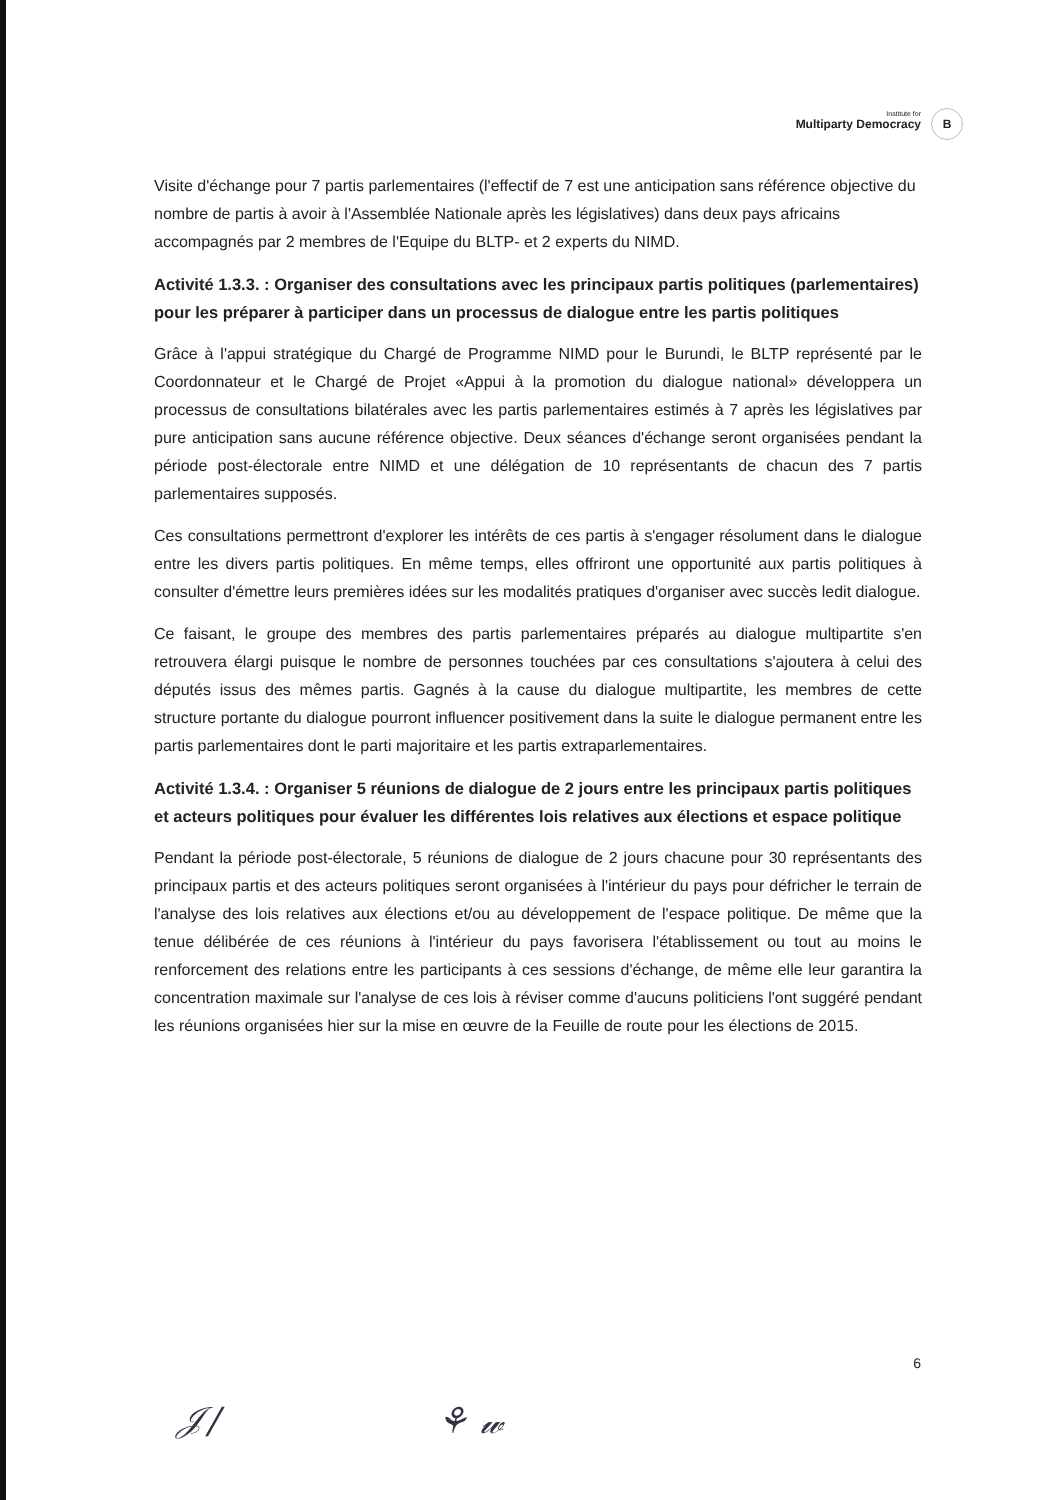Institute for
Multiparty Democracy
B
Visite d'échange pour 7 partis parlementaires (l'effectif de 7 est une anticipation sans référence objective du nombre de partis à avoir à l'Assemblée Nationale après les législatives) dans deux pays africains accompagnés par 2 membres de l'Equipe du BLTP- et 2 experts du NIMD.
Activité 1.3.3. : Organiser des consultations avec les principaux partis politiques (parlementaires) pour les préparer à participer dans un processus de dialogue entre les partis politiques
Grâce à l'appui stratégique du Chargé de Programme NIMD pour le Burundi, le BLTP représenté par le Coordonnateur et le Chargé de Projet «Appui à la promotion du dialogue national» développera un processus de consultations bilatérales avec les partis parlementaires estimés à 7 après les législatives par pure anticipation sans aucune référence objective. Deux séances d'échange seront organisées pendant la période post-électorale entre NIMD et une délégation de 10 représentants de chacun des 7 partis parlementaires supposés.
Ces consultations permettront d'explorer les intérêts de ces partis à s'engager résolument dans le dialogue entre les divers partis politiques. En même temps, elles offriront une opportunité aux partis politiques à consulter d'émettre leurs premières idées sur les modalités pratiques d'organiser avec succès ledit dialogue.
Ce faisant, le groupe des membres des partis parlementaires préparés au dialogue multipartite s'en retrouvera élargi puisque le nombre de personnes touchées par ces consultations s'ajoutera à celui des députés issus des mêmes partis. Gagnés à la cause du dialogue multipartite, les membres de cette structure portante du dialogue pourront influencer positivement dans la suite le dialogue permanent entre les partis parlementaires dont le parti majoritaire et les partis extraparlementaires.
Activité 1.3.4. : Organiser 5 réunions de dialogue de 2 jours entre les principaux partis politiques et acteurs politiques pour évaluer les différentes lois relatives aux élections et espace politique
Pendant la période post-électorale, 5 réunions de dialogue de 2 jours chacune pour 30 représentants des principaux partis et des acteurs politiques seront organisées à l'intérieur du pays pour défricher le terrain de l'analyse des lois relatives aux élections et/ou au développement de l'espace politique. De même que la tenue délibérée de ces réunions à l'intérieur du pays favorisera l'établissement ou tout au moins le renforcement des relations entre les participants à ces sessions d'échange, de même elle leur garantira la concentration maximale sur l'analyse de ces lois à réviser comme d'aucuns politiciens l'ont suggéré pendant les réunions organisées hier sur la mise en œuvre de la Feuille de route pour les élections de 2015.
6
𝒥/ ⚘ 𝓌